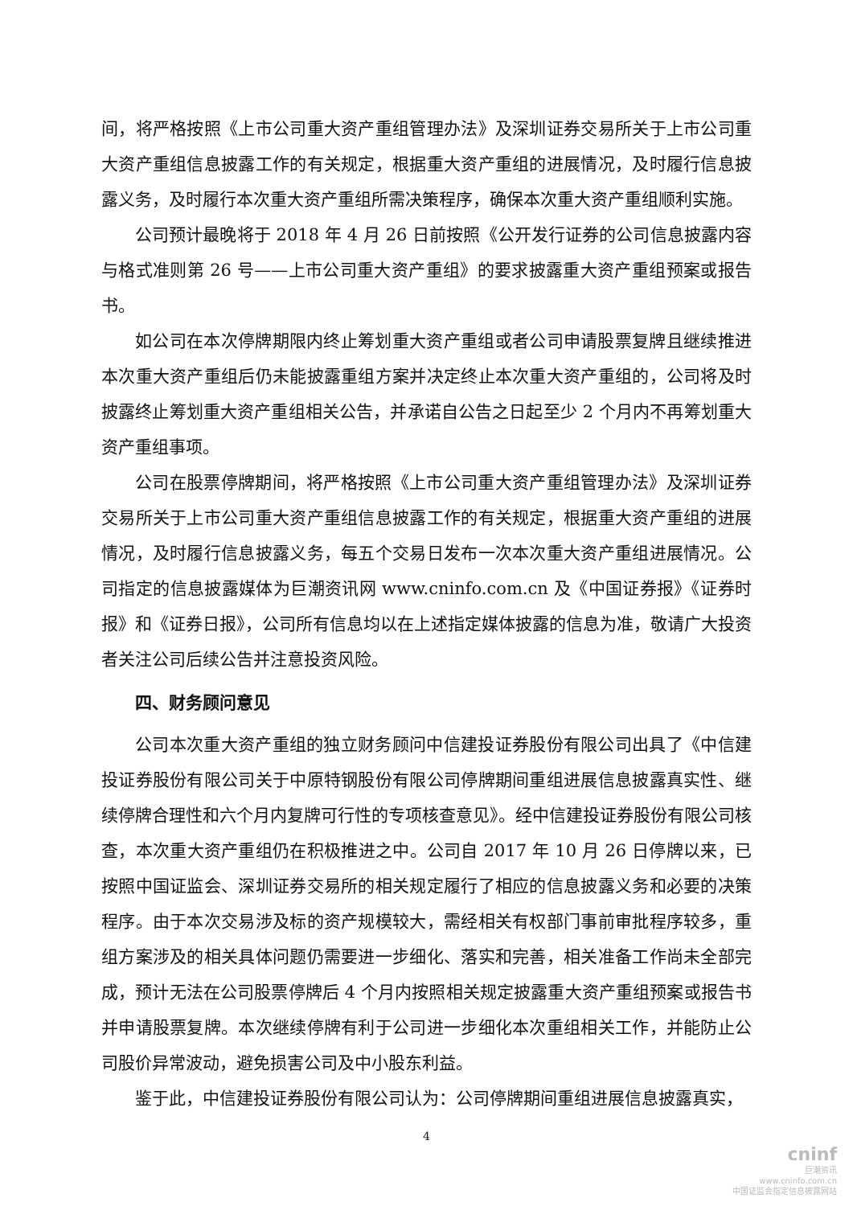间，将严格按照《上市公司重大资产重组管理办法》及深圳证券交易所关于上市公司重大资产重组信息披露工作的有关规定，根据重大资产重组的进展情况，及时履行信息披露义务，及时履行本次重大资产重组所需决策程序，确保本次重大资产重组顺利实施。
公司预计最晚将于 2018 年 4 月 26 日前按照《公开发行证券的公司信息披露内容与格式准则第 26 号——上市公司重大资产重组》的要求披露重大资产重组预案或报告书。
如公司在本次停牌期限内终止筹划重大资产重组或者公司申请股票复牌且继续推进本次重大资产重组后仍未能披露重组方案并决定终止本次重大资产重组的，公司将及时披露终止筹划重大资产重组相关公告，并承诺自公告之日起至少 2 个月内不再筹划重大资产重组事项。
公司在股票停牌期间，将严格按照《上市公司重大资产重组管理办法》及深圳证券交易所关于上市公司重大资产重组信息披露工作的有关规定，根据重大资产重组的进展情况，及时履行信息披露义务，每五个交易日发布一次本次重大资产重组进展情况。公司指定的信息披露媒体为巨潮资讯网 www.cninfo.com.cn 及《中国证券报》《证券时报》和《证券日报》，公司所有信息均以在上述指定媒体披露的信息为准，敬请广大投资者关注公司后续公告并注意投资风险。
四、财务顾问意见
公司本次重大资产重组的独立财务顾问中信建投证券股份有限公司出具了《中信建投证券股份有限公司关于中原特钢股份有限公司停牌期间重组进展信息披露真实性、继续停牌合理性和六个月内复牌可行性的专项核查意见》。经中信建投证券股份有限公司核查，本次重大资产重组仍在积极推进之中。公司自 2017 年 10 月 26 日停牌以来，已按照中国证监会、深圳证券交易所的相关规定履行了相应的信息披露义务和必要的决策程序。由于本次交易涉及标的资产规模较大，需经相关有权部门事前审批程序较多，重组方案涉及的相关具体问题仍需要进一步细化、落实和完善，相关准备工作尚未全部完成，预计无法在公司股票停牌后 4 个月内按照相关规定披露重大资产重组预案或报告书并申请股票复牌。本次继续停牌有利于公司进一步细化本次重组相关工作，并能防止公司股价异常波动，避免损害公司及中小股东利益。
鉴于此，中信建投证券股份有限公司认为：公司停牌期间重组进展信息披露真实，
4
cninf
巨潮资讯
www.cninfo.com.cn
中国证监会指定信息披露网站